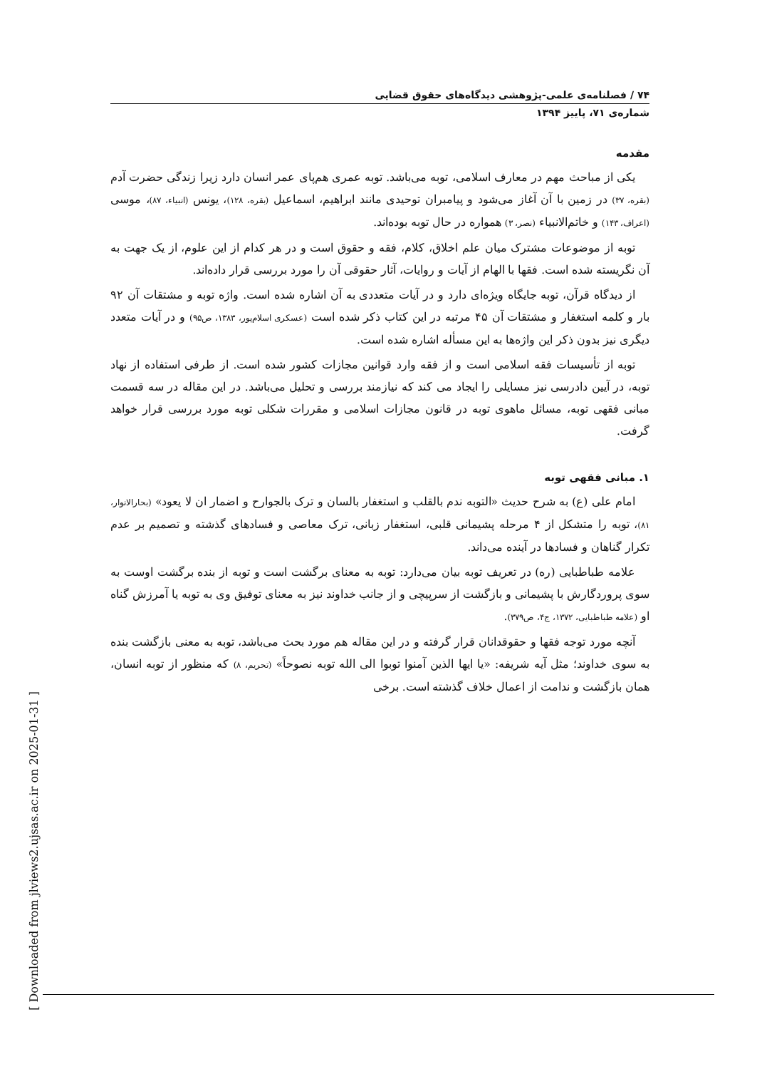۷۴ / فصلنامه‌ی علمی-پژوهشی دیدگاه‌های حقوق قضایی
شماره‌ی ۷۱، پاییز ۱۳۹۴
مقدمه
یکی از مباحث مهم در معارف اسلامی، توبه می‌باشد. توبه عمری هم‌پای عمر انسان دارد زیرا زندگی حضرت آدم (بقره، ۳۷) در زمین با آن آغاز می‌شود و پیامبران توحیدی مانند ابراهیم، اسماعیل (بقره، ۱۲۸)، یونس (انبیاء، ۸۷)، موسی (اعراف، ۱۴۳) و خاتم‌الانبیاء (نصر، ۳) همواره در حال توبه بوده‌اند.
توبه از موضوعات مشترک میان علم اخلاق، کلام، فقه و حقوق است و در هر کدام از این علوم، از یک جهت به آن نگریسته شده است. فقها با الهام از آیات و روایات، آثار حقوقی آن را مورد بررسی قرار داده‌اند.
از دیدگاه قرآن، توبه جایگاه ویژه‌ای دارد و در آیات متعددی به آن اشاره شده است. واژه توبه و مشتقات آن ۹۲ بار و کلمه استغفار و مشتقات آن ۴۵ مرتبه در این کتاب ذکر شده است (عسکری اسلام‌پور، ۱۳۸۳، ص۹۵) و در آیات متعدد دیگری نیز بدون ذکر این واژه‌ها به این مسأله اشاره شده است.
توبه از تأسیسات فقه اسلامی است و از فقه وارد قوانین مجازات کشور شده است. از طرفی استفاده از نهاد توبه، در آیین دادرسی نیز مسایلی را ایجاد می کند که نیازمند بررسی و تحلیل می‌باشد. در این مقاله در سه قسمت مبانی فقهی توبه، مسائل ماهوی توبه در قانون مجازات اسلامی و مقررات شکلی توبه مورد بررسی قرار خواهد گرفت.
۱. مبانی فقهی توبه
امام علی (ع) به شرح حدیث «التوبه ندم بالقلب و استغفار بالسان و ترک بالجوارح و اضمار ان لا یعود» (بحارالانوار، ۸۱)، توبه را متشکل از ۴ مرحله پشیمانی قلبی، استغفار زبانی، ترک معاصی و فسادهای گذشته و تصمیم بر عدم تکرار گناهان و فسادها در آینده می‌داند.
علامه طباطبایی (ره) در تعریف توبه بیان می‌دارد: توبه به معنای برگشت است و توبه از بنده برگشت اوست به سوی پروردگارش با پشیمانی و بازگشت از سرپیچی و از جانب خداوند نیز به معنای توفیق وی به توبه یا آمرزش گناه او (علامه طباطبایی، ۱۳۷۲، ج۴، ص۳۷۹).
آنچه مورد توجه فقها و حقوقدانان قرار گرفته و در این مقاله هم مورد بحث می‌باشد، توبه به معنی بازگشت بنده به سوی خداوند؛ مثل آیه شریفه: «یا ایها الذین آمنوا توبوا الی الله توبه نصوحاً» (تحریم، ۸) که منظور از توبه انسان، همان بازگشت و ندامت از اعمال خلاف گذشته است. برخی
[ Downloaded from jlviews2.ujsas.ac.ir on 2025-01-31 ]